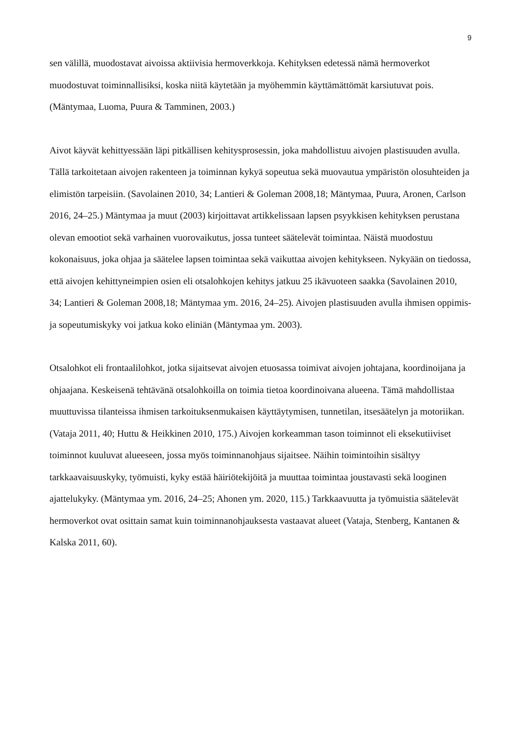9
sen välillä, muodostavat aivoissa aktiivisia hermoverkkoja. Kehityksen edetessä nämä hermoverkot muodostuvat toiminnallisiksi, koska niitä käytetään ja myöhemmin käyttämättömät karsiutuvat pois. (Mäntymaa, Luoma, Puura & Tamminen, 2003.)
Aivot käyvät kehittyessään läpi pitkällisen kehitysprosessin, joka mahdollistuu aivojen plastisuuden avulla. Tällä tarkoitetaan aivojen rakenteen ja toiminnan kykyä sopeutua sekä muovautua ympäristön olosuhteiden ja elimistön tarpeisiin. (Savolainen 2010, 34; Lantieri & Goleman 2008,18; Mäntymaa, Puura, Aronen, Carlson 2016, 24–25.) Mäntymaa ja muut (2003) kirjoittavat artikkelissaan lapsen psyykkisen kehityksen perustana olevan emootiot sekä varhainen vuorovaikutus, jossa tunteet säätelevät toimintaa. Näistä muodostuu kokonaisuus, joka ohjaa ja säätelee lapsen toimintaa sekä vaikuttaa aivojen kehitykseen. Nykyään on tiedossa, että aivojen kehittyneimpien osien eli otsalohkojen kehitys jatkuu 25 ikävuoteen saakka (Savolainen 2010, 34; Lantieri & Goleman 2008,18; Mäntymaa ym. 2016, 24–25). Aivojen plastisuuden avulla ihmisen oppimis- ja sopeutumiskyky voi jatkua koko eliniän (Mäntymaa ym. 2003).
Otsalohkot eli frontaalilohkot, jotka sijaitsevat aivojen etuosassa toimivat aivojen johtajana, koordinoijana ja ohjaajana. Keskeisenä tehtävänä otsalohkoilla on toimia tietoa koordinoivana alueena. Tämä mahdollistaa muuttuvissa tilanteissa ihmisen tarkoituksenmukaisen käyttäytymisen, tunnetilan, itsesäätelyn ja motoriikan. (Vataja 2011, 40; Huttu & Heikkinen 2010, 175.) Aivojen korkeamman tason toiminnot eli eksekutiiviset toiminnot kuuluvat alueeseen, jossa myös toiminnanohjaus sijaitsee. Näihin toimintoihin sisältyy tarkkaavaisuuskyky, työmuisti, kyky estää häiriötekijöitä ja muuttaa toimintaa joustavasti sekä looginen ajattelukyky. (Mäntymaa ym. 2016, 24–25; Ahonen ym. 2020, 115.) Tarkkaavuutta ja työmuistia säätelevät hermoverkot ovat osittain samat kuin toiminnanohjauksesta vastaavat alueet (Vataja, Stenberg, Kantanen & Kalska 2011, 60).